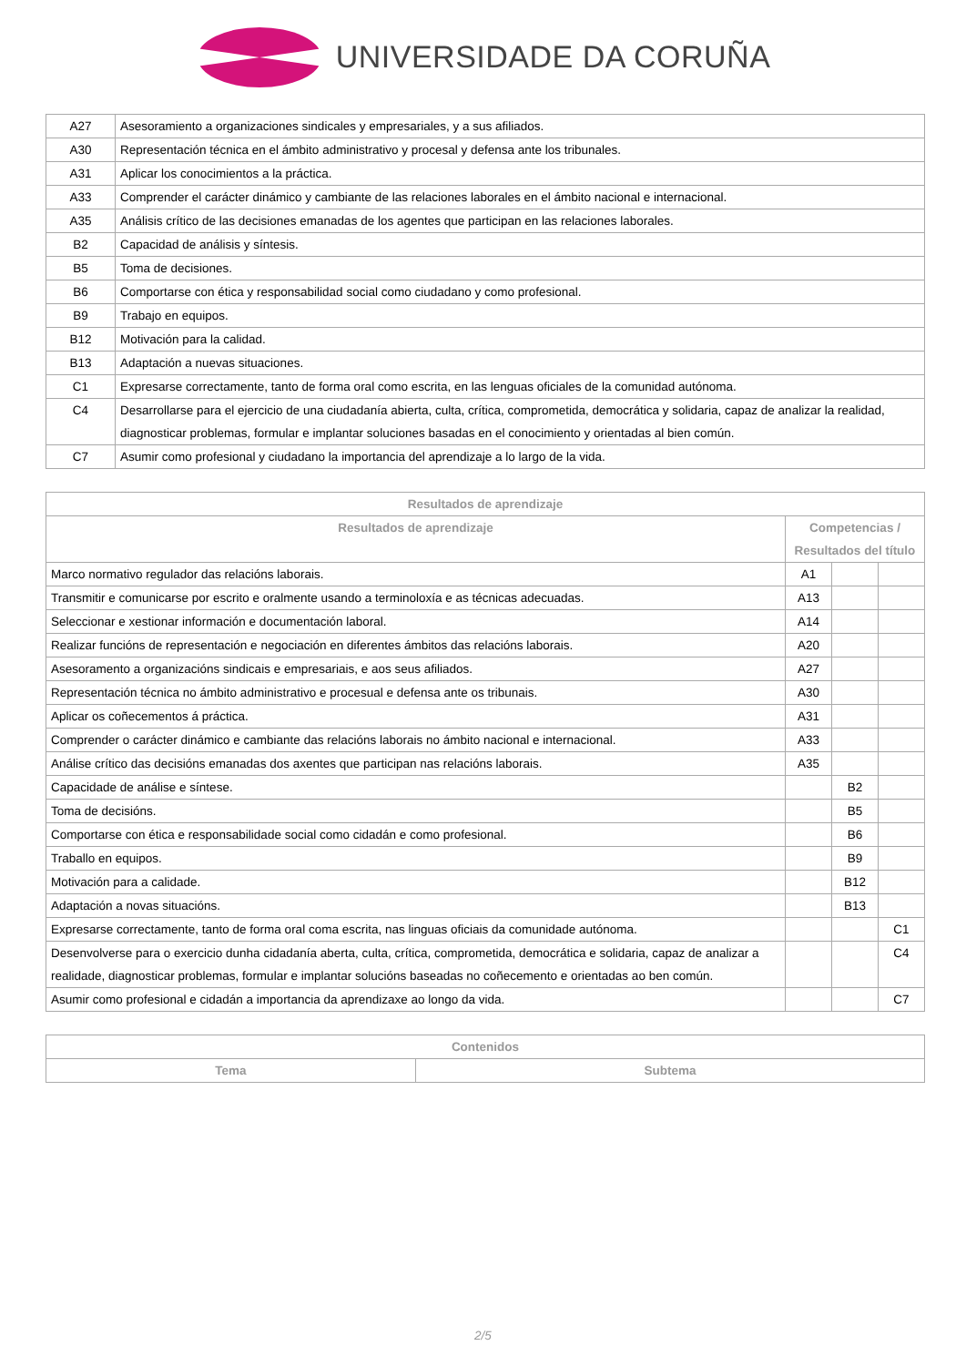UNIVERSIDADE DA CORUÑA
| A27 | Asesoramiento a organizaciones sindicales y empresariales, y a sus afiliados. |
| A30 | Representación técnica en el ámbito administrativo y procesal y defensa ante los tribunales. |
| A31 | Aplicar los conocimientos a la práctica. |
| A33 | Comprender el carácter dinámico y cambiante de las relaciones laborales en el ámbito nacional e internacional. |
| A35 | Análisis crítico de las decisiones emanadas de los agentes que participan en las relaciones laborales. |
| B2 | Capacidad de análisis y síntesis. |
| B5 | Toma de decisiones. |
| B6 | Comportarse con ética y responsabilidad social como ciudadano y como profesional. |
| B9 | Trabajo en equipos. |
| B12 | Motivación para la calidad. |
| B13 | Adaptación a nuevas situaciones. |
| C1 | Expresarse correctamente, tanto de forma oral como escrita, en las lenguas oficiales de la comunidad autónoma. |
| C4 | Desarrollarse para el ejercicio de una ciudadanía abierta, culta, crítica, comprometida, democrática y solidaria, capaz de analizar la realidad, diagnosticar problemas, formular e implantar soluciones basadas en el conocimiento y orientadas al bien común. |
| C7 | Asumir como profesional y ciudadano la importancia del aprendizaje a lo largo de la vida. |
| Resultados de aprendizaje | | | |
| --- | --- | --- | --- |
| Resultados de aprendizaje | Competencias / Resultados del título | | |
| Marco normativo regulador das relacións laborais. | A1 | | |
| Transmitir e comunicarse por escrito e oralmente usando a terminoloxía e as técnicas adecuadas. | A13 | | |
| Seleccionar e xestionar información e documentación laboral. | A14 | | |
| Realizar funcións de representación e negociación en diferentes ámbitos das relacións laborais. | A20 | | |
| Asesoramento a organizacións sindicais e empresariais, e aos seus afiliados. | A27 | | |
| Representación técnica no ámbito administrativo e procesual e defensa ante os tribunais. | A30 | | |
| Aplicar os coñecementos á práctica. | A31 | | |
| Comprender o carácter dinámico e cambiante das relacións laborais no ámbito nacional e internacional. | A33 | | |
| Análise crítico das decisións emanadas dos axentes que participan nas relacións laborais. | A35 | | |
| Capacidade de análise e síntese. | | B2 | |
| Toma de decisións. | | B5 | |
| Comportarse con ética e responsabilidade social como cidadán e como profesional. | | B6 | |
| Traballo en equipos. | | B9 | |
| Motivación para a calidade. | | B12 | |
| Adaptación a novas situacións. | | B13 | |
| Expresarse correctamente, tanto de forma oral coma escrita, nas linguas oficiais da comunidade autónoma. | | | C1 |
| Desenvolverse para o exercicio dunha cidadanía aberta, culta, crítica, comprometida, democrática e solidaria, capaz de analizar a realidade, diagnosticar problemas, formular e implantar solucións baseadas no coñecemento e orientadas ao ben común. | | | C4 |
| Asumir como profesional e cidadán a importancia da aprendizaxe ao longo da vida. | | | C7 |
| Contenidos | |
| --- | --- |
| Tema | Subtema |
2/5